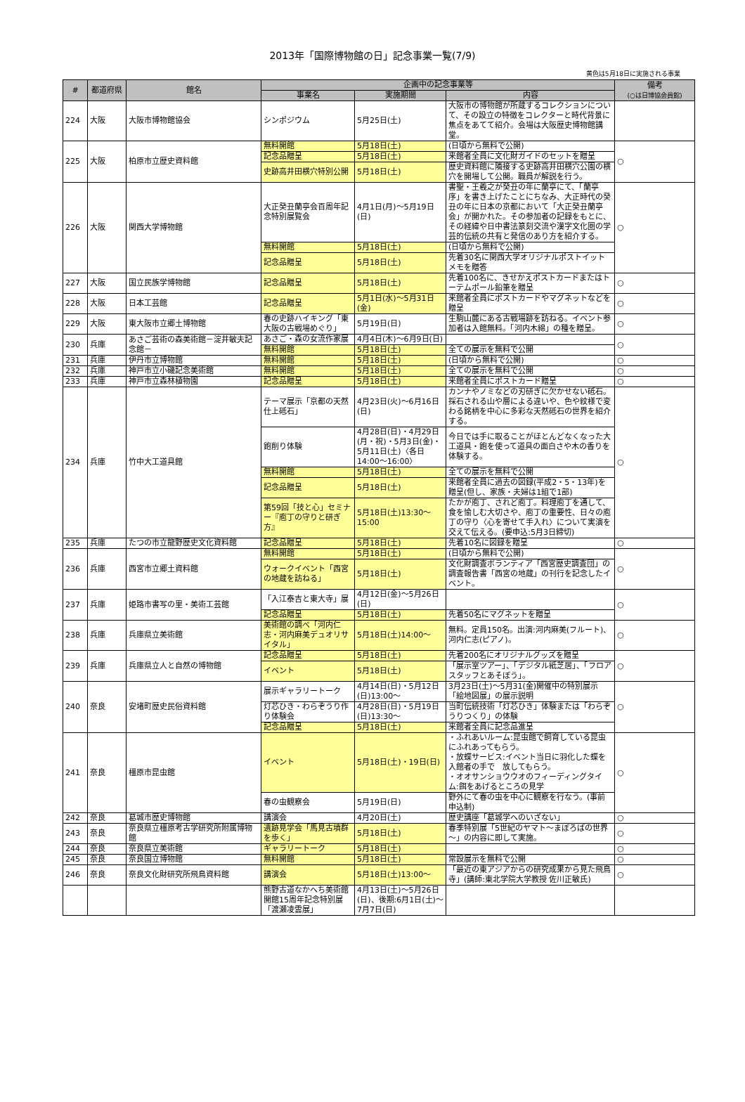2013年「国際博物館の日」記念事業一覧(7/9)
黄色は5月18日に実施される事業
| # | 都道府県 | 館名 | 企画中の記念事業等 | | | 備考 (○は日博協会員館) |
| --- | --- | --- | --- | --- | --- | --- |
| | | | 事業名 | 実施期間 | 内容 | |
| 224 | 大阪 | 大阪市博物館協会 | シンポジウム | 5月25日(土) | 大阪市の博物館が所蔵するコレクションについて、その設立の特徴をコレクターと時代背景に焦点をあてて紹介。会場は大阪歴史博物館講堂。 | |
| 225 | 大阪 | 柏原市立歴史資料館 | 無料開館 | 5月18日(土) | (日頃から無料で公開) | ○ |
| | | | 記念品贈呈 | 5月18日(土) | 来館者全員に文化財ガイドのセットを贈呈 | |
| | | | 史跡高井田横穴特別公開 | 5月18日(土) | 歴史資料館に隣接する史跡高井田横穴公園の横穴を開場して公開。職員が解説を行う。 | |
| 226 | 大阪 | 関西大学博物館 | 大正癸丑蘭亭会百周年記念特別展覧会 | 4月1日(月)～5月19日(日) | 書聖・王羲之が癸丑の年に蘭亭にて、「蘭亭序」を書き上げたことにちなみ、大正時代の癸丑の年に日本の京都において「大正癸丑蘭亭会」が開かれた。その参加者の記録をもとに、その経緯や日中書法篆刻交流や漢字文化圏の学芸的伝統の共有と発信のあり方を紹介する。 | ○ |
| | | | 無料開館 | 5月18日(土) | (日頃から無料で公開) | |
| | | | 記念品贈呈 | 5月18日(土) | 先着30名に関西大学オリジナルポストイットメモを贈答 | |
| 227 | 大阪 | 国立民族学博物館 | 記念品贈呈 | 5月18日(土) | 先着100名に、きせかえポストカードまたはトーテムポール鉛筆を贈呈 | ○ |
| 228 | 大阪 | 日本工芸館 | 記念品贈呈 | 5月1日(水)～5月31日(金) | 来館者全員にポストカードやマグネットなどを贈呈 | ○ |
| 229 | 大阪 | 東大阪市立郷土博物館 | 春の史跡ハイキング「東大阪の古戦場めぐり」 | 5月19日(日) | 生駒山麓にある古戦場跡を訪ねる。イベント参加者は入館無料。「河内木綿」の種を贈呈。 | ○ |
| 230 | 兵庫 | あさご芸術の森美術館－淀井敏夫記念館－ | あさご・森の女流作家展 | 4月4日(木)～6月9日(日) | | ○ |
| | | | 無料開館 | 5月18日(土) | 全ての展示を無料で公開 | |
| 231 | 兵庫 | 伊丹市立博物館 | 無料開館 | 5月18日(土) | (日頃から無料で公開) | ○ |
| 232 | 兵庫 | 神戸市立小磯記念美術館 | 無料開館 | 5月18日(土) | 全ての展示を無料で公開 | ○ |
| 233 | 兵庫 | 神戸市立森林植物園 | 記念品贈呈 | 5月18日(土) | 来館者全員にポストカード贈呈 | ○ |
| 234 | 兵庫 | 竹中大工道具館 | テーマ展示「京都の天然仕上砥石」 | 4月23日(火)～6月16日(日) | カンナやノミなどの刃研ぎに欠かせない砥石。採石される山や層による違いや、色や紋様で変わる銘柄を中心に多彩な天然砥石の世界を紹介する。 | ○ |
| | | | 鉋削り体験 | 4月28日(日)・4月29日(月・祝)・5月3日(金)・5月11日(土)〈各日14:00～16:00〉 | 今日では手に取ることがほとんどなくなった大工道具・鉋を使って道具の面白さや木の香りを体験する。 | |
| | | | 無料開館 | 5月18日(土) | 全ての展示を無料で公開 | |
| | | | 記念品贈呈 | 5月18日(土) | 来館者全員に過去の図録(平成2・5・13年)を贈呈(但し、家族・夫婦は1組で1部) | |
| | | | 第59回「技と心」セミナー『庖丁の守りと研ぎ方』 | 5月18日(土)13:30～15:00 | たかが庖丁、されど庖丁。料理庖丁を通して、食を愉しむ大切さや、庖丁の重要性、日々の庖丁の守り〈心を寄せて手入れ〉について実演を交えて伝える。(要申込:5月3日締切) | |
| 235 | 兵庫 | たつの市立龍野歴史文化資料館 | 記念品贈呈 | 5月18日(土) | 先着10名に図録を贈呈 | ○ |
| 236 | 兵庫 | 西宮市立郷土資料館 | 無料開館 | 5月18日(土) | (日頃から無料で公開) | ○ |
| | | | ウォークイベント「西宮の地蔵を訪ねる」 | 5月18日(土) | 文化財調査ボランティア「西宮歴史調査団」の調査報告書「西宮の地蔵」の刊行を記念したイベント。 | |
| 237 | 兵庫 | 姫路市書写の里・美術工芸館 | 「入江泰吉と東大寺」展 | 4月12日(金)～5月26日(日) | | ○ |
| | | | 記念品贈呈 | 5月18日(土) | 先着50名にマグネットを贈呈 | |
| 238 | 兵庫 | 兵庫県立美術館 | 美術館の調べ「河内仁志・河内麻美デュオリサイタル」 | 5月18日(土)14:00～ | 無料。定員150名。出演:河内麻美(フルート)、河内仁志(ピアノ)。 | ○ |
| 239 | 兵庫 | 兵庫県立人と自然の博物館 | 記念品贈呈 | 5月18日(土) | 先着200名にオリジナルグッズを贈呈 | ○ |
| | | | イベント | 5月18日(土) | 「展示室ツアー」、「デジタル紙芝居」、「フロアスタッフとあそぼう」。 | |
| 240 | 奈良 | 安堵町歴史民俗資料館 | 展示ギャラリートーク | 4月14日(日)・5月12日(日)13:00～ | 3月23日(土)～5月31(金)開催中の特別展示「絵地図展」の展示説明 | ○ |
| | | | 灯芯ひき・わらぞうり作り体験会 | 4月28日(日)・5月19日(日)13:30～ | 当町伝統技術「灯芯ひき」体験または「わらぞうりつくり」の体験 | |
| | | | 記念品贈呈 | 5月18日(土) | 来館者全員に記念品進呈 | |
| 241 | 奈良 | 橿原市昆虫館 | イベント | 5月18日(土)・19日(日) | ・ふれあいルーム:昆虫館で飼育している昆虫にふれあってもらう。 ・放蝶サービス:イベント当日に羽化した蝶を入館者の手で 放してもらう。 ・オオサンショウウオのフィーディングタイム:餌をあげるところの見学 | ○ |
| | | | 春の虫観察会 | 5月19日(日) | 野外にて春の虫を中心に観察を行なう。(事前申込制) | |
| 242 | 奈良 | 葛城市歴史博物館 | 講演会 | 4月20日(土) | 歴史講座「葛城学へのいざない」 | ○ |
| 243 | 奈良 | 奈良県立橿原考古学研究所附属博物館 | 遺跡見学会「馬見古墳群を歩く」 | 5月18日(土) | 春季特別展「5世紀のヤマト～まぼろばの世界～」の内容に即して実施。 | ○ |
| 244 | 奈良 | 奈良県立美術館 | ギャラリートーク | 5月18日(土) | | ○ |
| 245 | 奈良 | 奈良国立博物館 | 無料開館 | 5月18日(土) | 常設展示を無料で公開 | ○ |
| 246 | 奈良 | 奈良文化財研究所飛鳥資料館 | 講演会 | 5月18日(土)13:00～ | 「最近の東アジアからの研究成果から見た飛鳥寺」(講師:東北学院大学教授 佐川正敏氏) | ○ |
| | | | 熊野古道なかへち美術館開館15周年記念特別展「渡瀬凌雲展」 | 4月13日(土)～5月26日(日)、後期:6月1日(土)～7月7日(日) | | |